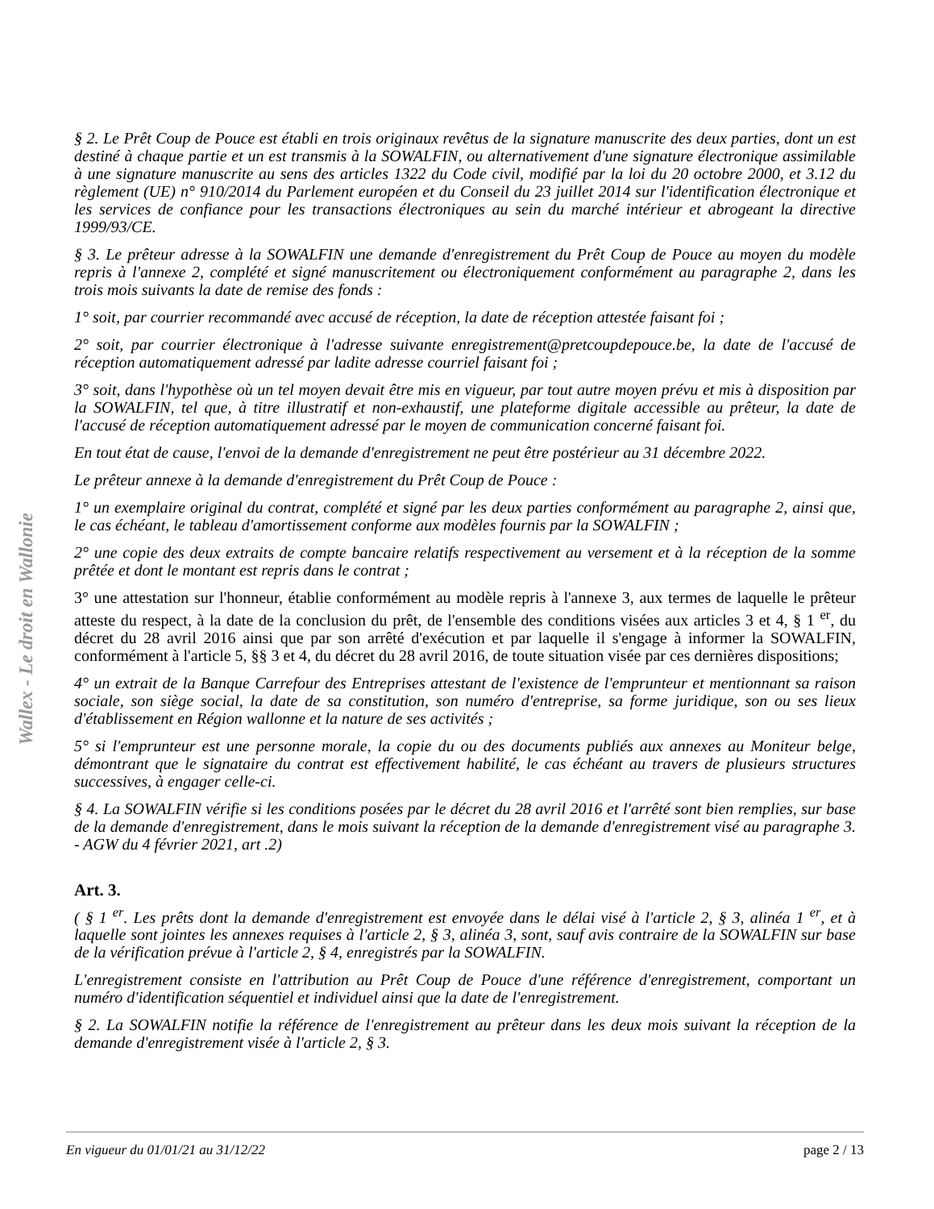Wallex - Le droit en Wallonie
§ 2. Le Prêt Coup de Pouce est établi en trois originaux revêtus de la signature manuscrite des deux parties, dont un est destiné à chaque partie et un est transmis à la SOWALFIN, ou alternativement d'une signature électronique assimilable à une signature manuscrite au sens des articles 1322 du Code civil, modifié par la loi du 20 octobre 2000, et 3.12 du règlement (UE) n° 910/2014 du Parlement européen et du Conseil du 23 juillet 2014 sur l'identification électronique et les services de confiance pour les transactions électroniques au sein du marché intérieur et abrogeant la directive 1999/93/CE.
§ 3. Le prêteur adresse à la SOWALFIN une demande d'enregistrement du Prêt Coup de Pouce au moyen du modèle repris à l'annexe 2, complété et signé manuscritement ou électroniquement conformément au paragraphe 2, dans les trois mois suivants la date de remise des fonds :
1° soit, par courrier recommandé avec accusé de réception, la date de réception attestée faisant foi ;
2° soit, par courrier électronique à l'adresse suivante enregistrement@pretcoupdepouce.be, la date de l'accusé de réception automatiquement adressé par ladite adresse courriel faisant foi ;
3° soit, dans l'hypothèse où un tel moyen devait être mis en vigueur, par tout autre moyen prévu et mis à disposition par la SOWALFIN, tel que, à titre illustratif et non-exhaustif, une plateforme digitale accessible au prêteur, la date de l'accusé de réception automatiquement adressé par le moyen de communication concerné faisant foi.
En tout état de cause, l'envoi de la demande d'enregistrement ne peut être postérieur au 31 décembre 2022.
Le prêteur annexe à la demande d'enregistrement du Prêt Coup de Pouce :
1° un exemplaire original du contrat, complété et signé par les deux parties conformément au paragraphe 2, ainsi que, le cas échéant, le tableau d'amortissement conforme aux modèles fournis par la SOWALFIN ;
2° une copie des deux extraits de compte bancaire relatifs respectivement au versement et à la réception de la somme prêtée et dont le montant est repris dans le contrat ;
3° une attestation sur l'honneur, établie conformément au modèle repris à l'annexe 3, aux termes de laquelle le prêteur atteste du respect, à la date de la conclusion du prêt, de l'ensemble des conditions visées aux articles 3 et 4, § 1 <sup>er</sup>, du décret du 28 avril 2016 ainsi que par son arrêté d'exécution et par laquelle il s'engage à informer la SOWALFIN, conformément à l'article 5, §§ 3 et 4, du décret du 28 avril 2016, de toute situation visée par ces dernières dispositions;
4° un extrait de la Banque Carrefour des Entreprises attestant de l'existence de l'emprunteur et mentionnant sa raison sociale, son siège social, la date de sa constitution, son numéro d'entreprise, sa forme juridique, son ou ses lieux d'établissement en Région wallonne et la nature de ses activités ;
5° si l'emprunteur est une personne morale, la copie du ou des documents publiés aux annexes au Moniteur belge, démontrant que le signataire du contrat est effectivement habilité, le cas échéant au travers de plusieurs structures successives, à engager celle-ci.
§ 4. La SOWALFIN vérifie si les conditions posées par le décret du 28 avril 2016 et l'arrêté sont bien remplies, sur base de la demande d'enregistrement, dans le mois suivant la réception de la demande d'enregistrement visé au paragraphe 3. - AGW du 4 février 2021, art .2)
Art. 3.
( § 1 <sup>er</sup>. Les prêts dont la demande d'enregistrement est envoyée dans le délai visé à l'article 2, § 3, alinéa 1 <sup>er</sup>, et à laquelle sont jointes les annexes requises à l'article 2, § 3, alinéa 3, sont, sauf avis contraire de la SOWALFIN sur base de la vérification prévue à l'article 2, § 4, enregistrés par la SOWALFIN.
L'enregistrement consiste en l'attribution au Prêt Coup de Pouce d'une référence d'enregistrement, comportant un numéro d'identification séquentiel et individuel ainsi que la date de l'enregistrement.
§ 2. La SOWALFIN notifie la référence de l'enregistrement au prêteur dans les deux mois suivant la réception de la demande d'enregistrement visée à l'article 2, § 3.
En vigueur du 01/01/21 au 31/12/22 page 2 / 13